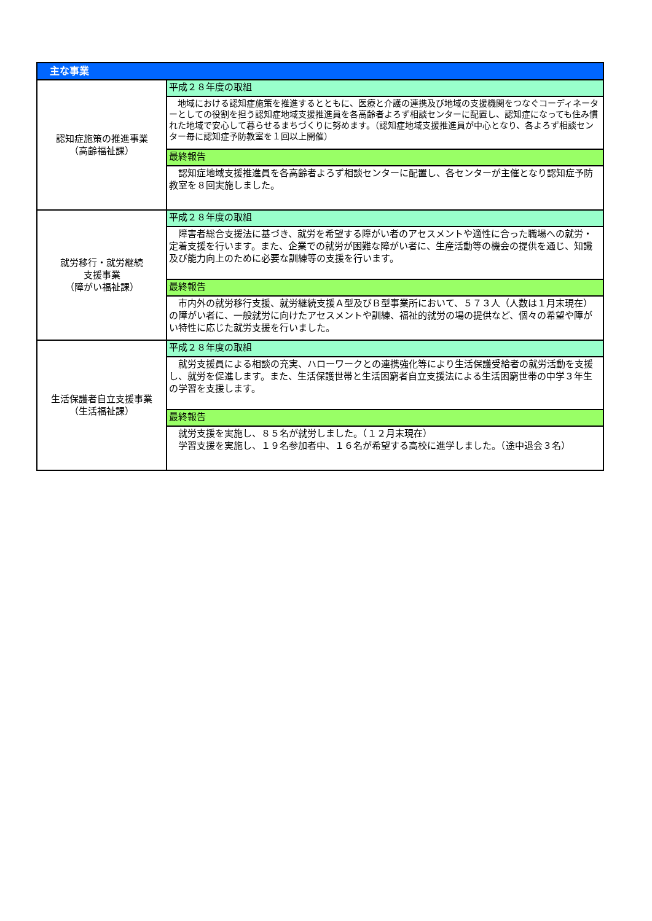| 主な事業 | |
| --- | --- |
| 認知症施策の推進事業 （高齢福祉課） | 平成２８年度の取組 |
| | 地域における認知症施策を推進するとともに、医療と介護の連携及び地域の支援機関をつなぐコーディネーターとしての役割を担う認知症地域支援推進員を各高齢者よろず相談センターに配置し、認知症になっても住み慣れた地域で安心して暮らせるまちづくりに努めます。（認知症地域支援推進員が中心となり、各よろず相談センター毎に認知症予防教室を１回以上開催） |
| | 最終報告 |
| | 認知症地域支援推進員を各高齢者よろず相談センターに配置し、各センターが主催となり認知症予防教室を８回実施しました。 |
| 就労移行・就労継続 支援事業 （障がい福祉課） | 平成２８年度の取組 |
| | 障害者総合支援法に基づき、就労を希望する障がい者のアセスメントや適性に合った職場への就労・定着支援を行います。また、企業での就労が困難な障がい者に、生産活動等の機会の提供を通じ、知識及び能力向上のために必要な訓練等の支援を行います。 |
| | 最終報告 |
| | 市内外の就労移行支援、就労継続支援Ａ型及びＢ型事業所において、５７３人（人数は１月末現在）の障がい者に、一般就労に向けたアセスメントや訓練、福祉的就労の場の提供など、個々の希望や障がい特性に応じた就労支援を行いました。 |
| 生活保護者自立支援事業 （生活福祉課） | 平成２８年度の取組 |
| | 就労支援員による相談の充実、ハローワークとの連携強化等により生活保護受給者の就労活動を支援し、就労を促進します。また、生活保護世帯と生活困窮者自立支援法による生活困窮世帯の中学３年生の学習を支援します。 |
| | 最終報告 |
| | 就労支援を実施し、８５名が就労しました。（１２月末現在） 学習支援を実施し、１９名参加者中、１６名が希望する高校に進学しました。（途中退会３名） |